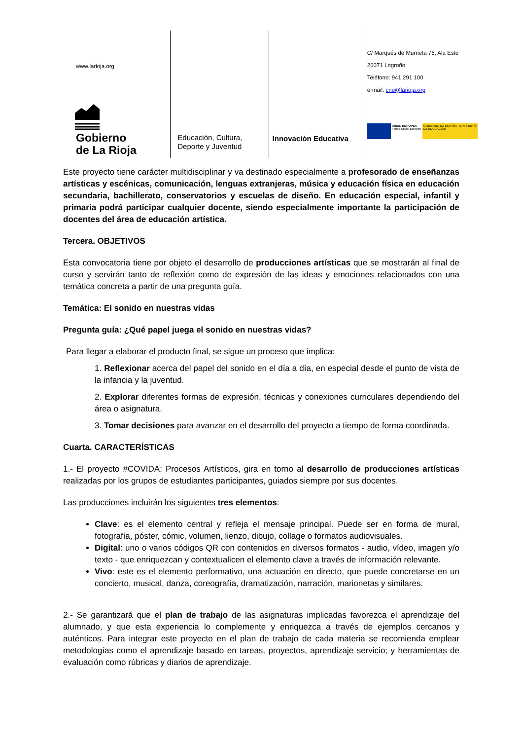www.larioja.org
Gobierno
de La Rioja
Educación, Cultura,
Deporte y Juventud
Innovación Educativa
C/ Marqués de Murrieta 76, Ala Este
26071 Logroño
Teléfono: 941 291 100
e-mail: crie@larioja.org
UNIÓN EUROPEA
Fondo Social Europeo
GOBIERNO DE ESPAÑA · MINISTERIO DE EDUCACIÓN
Este proyecto tiene carácter multidisciplinar y va destinado especialmente a profesorado de enseñanzas artísticas y escénicas, comunicación, lenguas extranjeras, música y educación física en educación secundaria, bachillerato, conservatorios y escuelas de diseño. En educación especial, infantil y primaria podrá participar cualquier docente, siendo especialmente importante la participación de docentes del área de educación artística.
Tercera. OBJETIVOS
Esta convocatoria tiene por objeto el desarrollo de producciones artísticas que se mostrarán al final de curso y servirán tanto de reflexión como de expresión de las ideas y emociones relacionados con una temática concreta a partir de una pregunta guía.
Temática: El sonido en nuestras vidas
Pregunta guía: ¿Qué papel juega el sonido en nuestras vidas?
Para llegar a elaborar el producto final, se sigue un proceso que implica:
1. Reflexionar acerca del papel del sonido en el día a día, en especial desde el punto de vista de la infancia y la juventud.
2. Explorar diferentes formas de expresión, técnicas y conexiones curriculares dependiendo del área o asignatura.
3. Tomar decisiones para avanzar en el desarrollo del proyecto a tiempo de forma coordinada.
Cuarta. CARACTERÍSTICAS
1.- El proyecto #COVIDA: Procesos Artísticos, gira en torno al desarrollo de producciones artísticas realizadas por los grupos de estudiantes participantes, guiados siempre por sus docentes.
Las producciones incluirán los siguientes tres elementos:
Clave: es el elemento central y refleja el mensaje principal. Puede ser en forma de mural, fotografía, póster, cómic, volumen, lienzo, dibujo, collage o formatos audiovisuales.
Digital: uno o varios códigos QR con contenidos en diversos formatos - audio, vídeo, imagen y/o texto - que enriquezcan y contextualicen el elemento clave a través de información relevante.
Vivo: este es el elemento performativo, una actuación en directo, que puede concretarse en un concierto, musical, danza, coreografía, dramatización, narración, marionetas y similares.
2.- Se garantizará que el plan de trabajo de las asignaturas implicadas favorezca el aprendizaje del alumnado, y que esta experiencia lo complemente y enriquezca a través de ejemplos cercanos y auténticos. Para integrar este proyecto en el plan de trabajo de cada materia se recomienda emplear metodologías como el aprendizaje basado en tareas, proyectos, aprendizaje servicio; y herramientas de evaluación como rúbricas y diarios de aprendizaje.